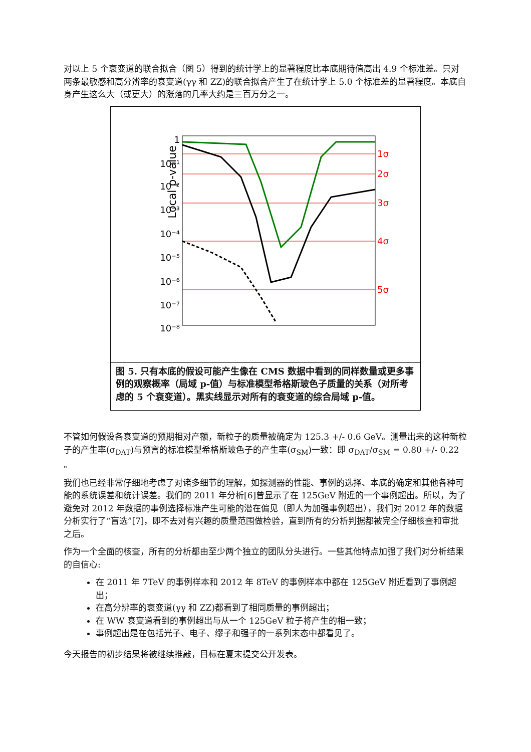对以上 5 个衰变道的联合拟合（图 5）得到的统计学上的显著程度比本底期待值高出 4.9 个标准差。只对两条最敏感和高分辨率的衰变道(γγ 和 ZZ)的联合拟合产生了在统计学上 5.0 个标准差的显著程度。本底自身产生这么大（或更大）的涨落的几率大约是三百万分之一。
Local p-value
1
10⁻¹
10⁻²
10⁻³
10⁻⁴
10⁻⁵
10⁻⁶
10⁻⁷
10⁻⁸
1σ
2σ
3σ
4σ
5σ
6σ
图 5. 只有本底的假设可能产生像在 CMS 数据中看到的同样数量或更多事例的观察概率（局域 p-值）与标准模型希格斯玻色子质量的关系（对所考虑的 5 个衰变道）。黑实线显示对所有的衰变道的综合局域 p-值。
不管如何假设各衰变道的预期相对产额，新粒子的质量被确定为 125.3 +/- 0.6 GeV。测量出来的这种新粒子的产生率(σ<sub>DAT</sub>)与预言的标准模型希格斯玻色子的产生率(σ<sub>SM</sub>)一致：即 σ<sub>DAT</sub>/σ<sub>SM</sub> = 0.80 +/- 0.22 。
我们也已经非常仔细地考虑了对诸多细节的理解，如探测器的性能、事例的选择、本底的确定和其他各种可能的系统误差和统计误差。我们的 2011 年分析[6]曾显示了在 125GeV 附近的一个事例超出。所以，为了避免对 2012 年数据的事例选择标准产生可能的潜在偏见（即人为加强事例超出），我们对 2012 年的数据分析实行了“盲选”[7]，即不去对有兴趣的质量范围做检验，直到所有的分析判据都被完全仔细核查和审批之后。
作为一个全面的核查，所有的分析都由至少两个独立的团队分头进行。一些其他特点加强了我们对分析结果的自信心:
在 2011 年 7TeV 的事例样本和 2012 年 8TeV 的事例样本中都在 125GeV 附近看到了事例超出；
在高分辨率的衰变道(γγ 和 ZZ)都看到了相同质量的事例超出；
在 WW 衰变道看到的事例超出与从一个 125GeV 粒子将产生的相一致；
事例超出是在包括光子、电子、缪子和强子的一系列末态中都看见了。
今天报告的初步结果将被继续推敲，目标在夏末提交公开发表。